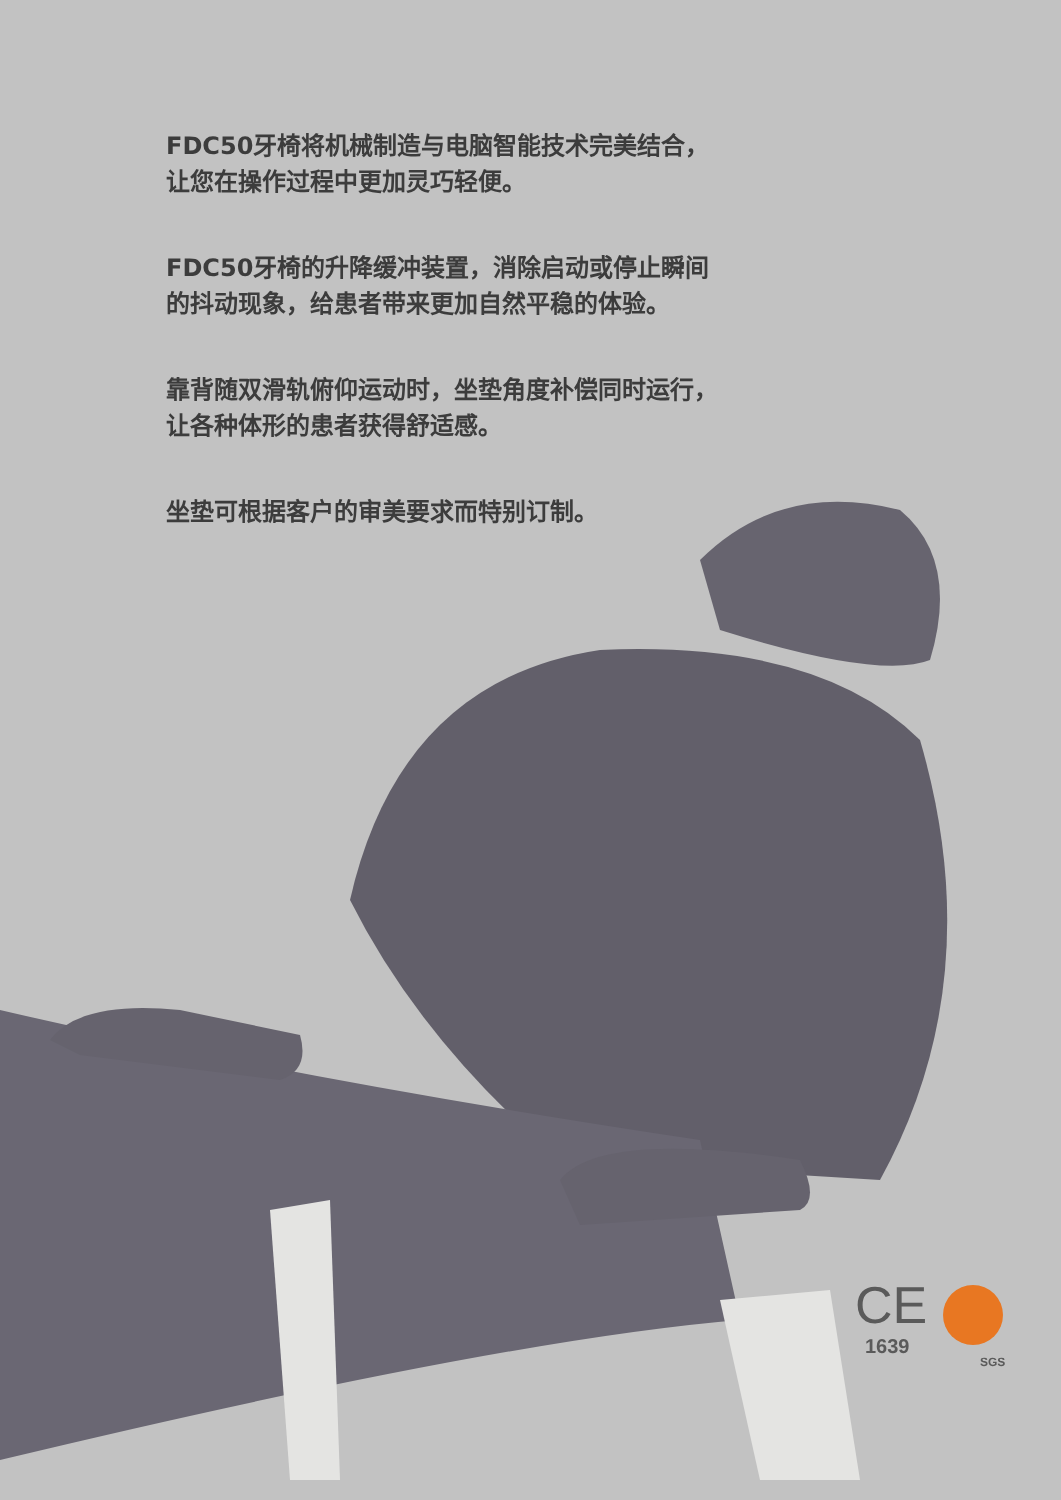FDC50牙椅将机械制造与电脑智能技术完美结合，
让您在操作过程中更加灵巧轻便。
FDC50牙椅的升降缓冲装置，消除启动或停止瞬间
的抖动现象，给患者带来更加自然平稳的体验。
靠背随双滑轨俯仰运动时，坐垫角度补偿同时运行，
让各种体形的患者获得舒适感。
坐垫可根据客户的审美要求而特别订制。
CE
1639
SGS